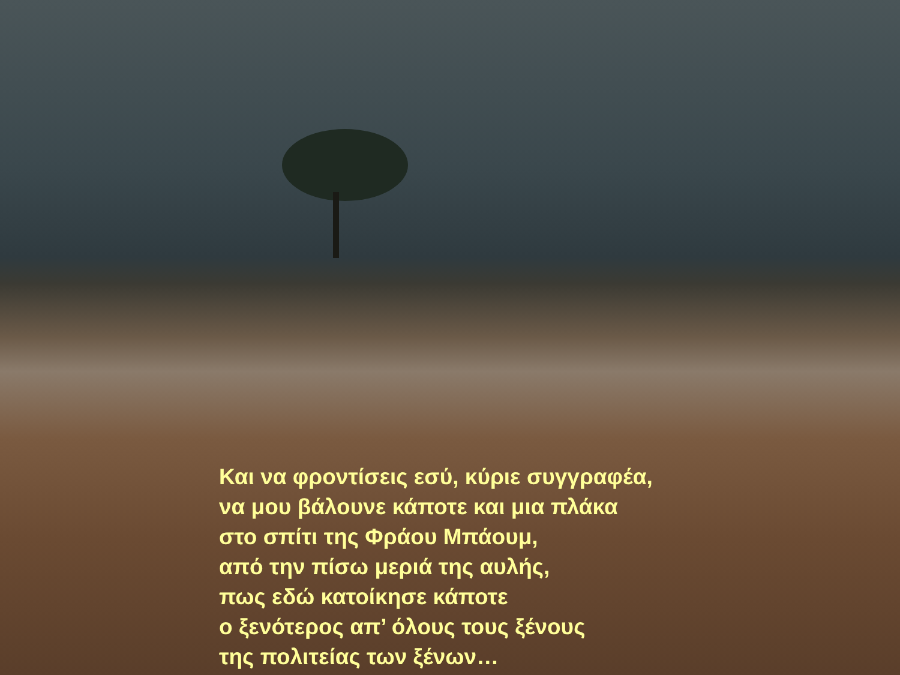Και να φροντίσεις εσύ, κύριε συγγραφέα,
να μου βάλουνε κάποτε και μια πλάκα
στο σπίτι της Φράου Μπάουμ,
από την πίσω μεριά της αυλής,
πως εδώ κατοίκησε κάποτε
ο ξενότερος απ’ όλους τους ξένους
της πολιτείας των ξένων…